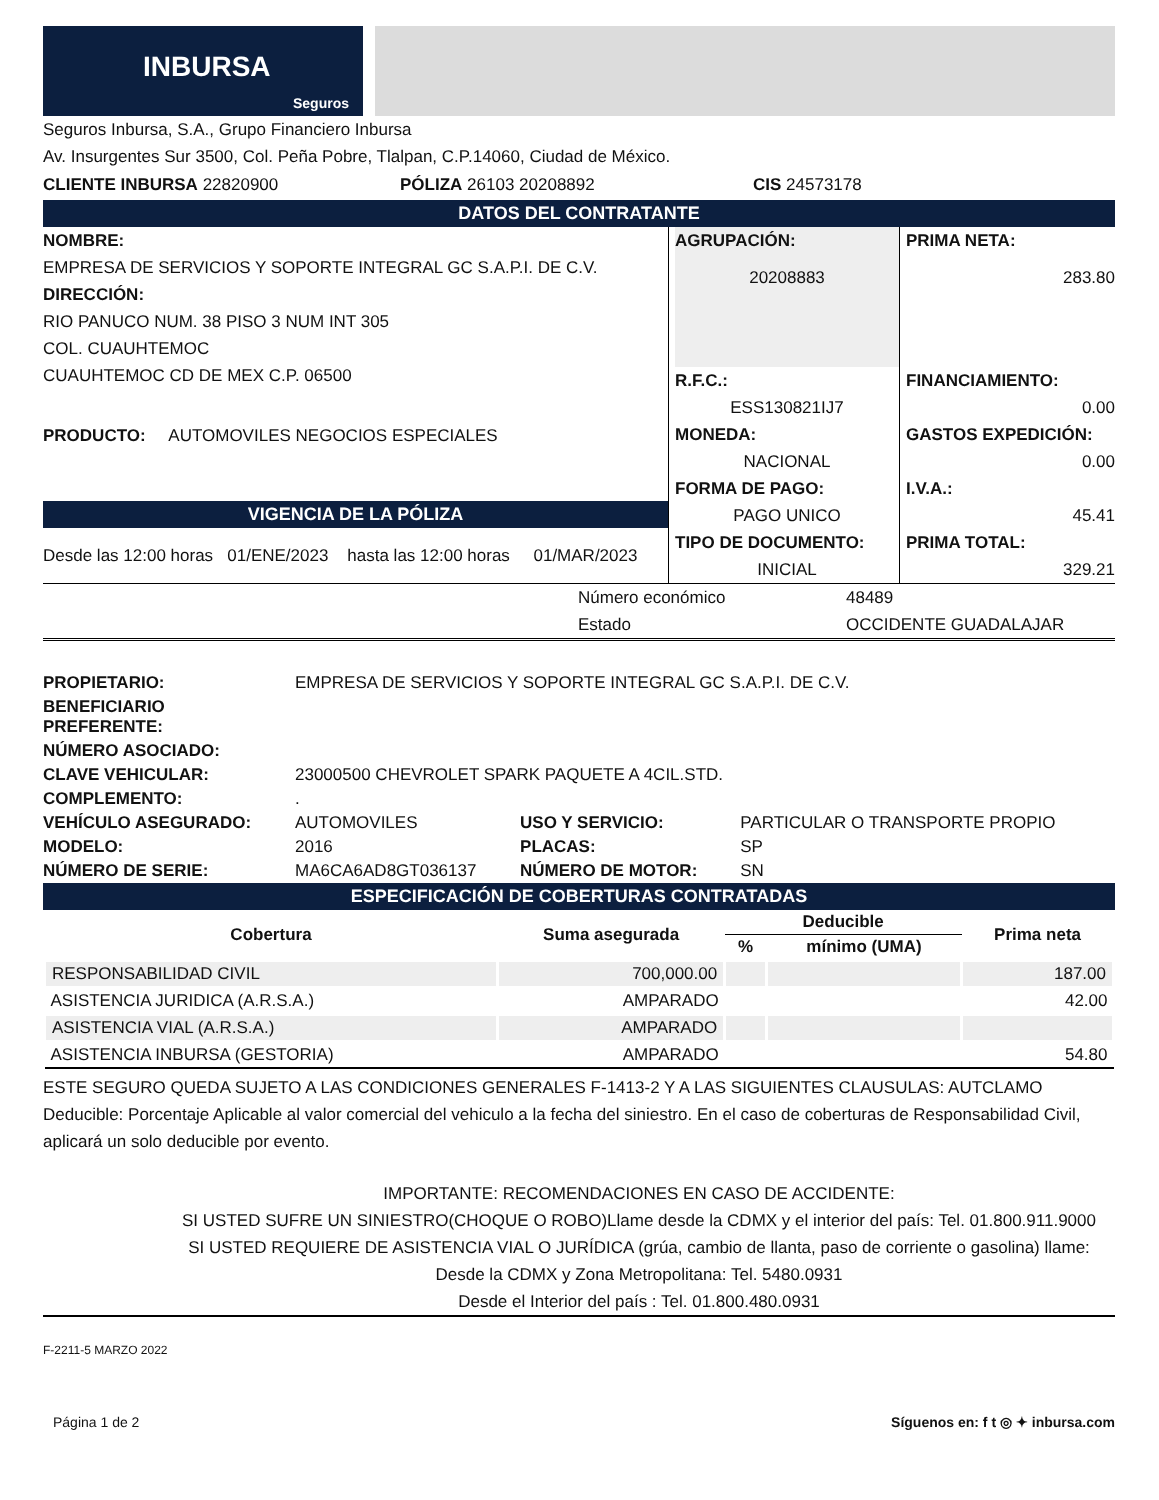INBURSA
Seguros
Seguros Inbursa, S.A., Grupo Financiero Inbursa
Av. Insurgentes Sur 3500, Col. Peña Pobre, Tlalpan, C.P.14060, Ciudad de México.
CLIENTE INBURSA 22820900 PÓLIZA 26103 20208892 CIS 24573178
DATOS DEL CONTRATANTE
NOMBRE:
EMPRESA DE SERVICIOS Y SOPORTE INTEGRAL GC S.A.P.I. DE C.V.
DIRECCIÓN:
RIO PANUCO NUM. 38 PISO 3 NUM INT 305
COL. CUAUHTEMOC
CUAUHTEMOC CD DE MEX C.P. 06500
PRODUCTO: AUTOMOVILES NEGOCIOS ESPECIALES
VIGENCIA DE LA PÓLIZA
Desde las 12:00 horas 01/ENE/2023 hasta las 12:00 horas 01/MAR/2023
AGRUPACIÓN:
20208883
R.F.C.:
ESS130821IJ7
MONEDA:
NACIONAL
FORMA DE PAGO:
PAGO UNICO
TIPO DE DOCUMENTO:
INICIAL
PRIMA NETA:
283.80
FINANCIAMIENTO:
0.00
GASTOS EXPEDICIÓN:
0.00
I.V.A.:
45.41
PRIMA TOTAL:
329.21
Número económico 48489
Estado OCCIDENTE GUADALAJAR
| PROPIETARIO: | EMPRESA DE SERVICIOS Y SOPORTE INTEGRAL GC S.A.P.I. DE C.V. | | |
| BENEFICIARIO PREFERENTE: | | | |
| NÚMERO ASOCIADO: | | | |
| CLAVE VEHICULAR: | 23000500 CHEVROLET SPARK PAQUETE A 4CIL.STD. | | |
| COMPLEMENTO: | . | | |
| VEHÍCULO ASEGURADO: | AUTOMOVILES | USO Y SERVICIO: | PARTICULAR O TRANSPORTE PROPIO |
| MODELO: | 2016 | PLACAS: | SP |
| NÚMERO DE SERIE: | MA6CA6AD8GT036137 | NÚMERO DE MOTOR: | SN |
ESPECIFICACIÓN DE COBERTURAS CONTRATADAS
| Cobertura | Suma asegurada | Deducible | | Prima neta |
| --- | --- | --- | --- | --- |
| | | % | mínimo (UMA) | |
| RESPONSABILIDAD CIVIL | 700,000.00 | | | 187.00 |
| ASISTENCIA JURIDICA (A.R.S.A.) | AMPARADO | | | 42.00 |
| ASISTENCIA VIAL (A.R.S.A.) | AMPARADO | | | |
| ASISTENCIA INBURSA (GESTORIA) | AMPARADO | | | 54.80 |
ESTE SEGURO QUEDA SUJETO A LAS CONDICIONES GENERALES F-1413-2 Y A LAS SIGUIENTES CLAUSULAS: AUTCLAMO
Deducible: Porcentaje Aplicable al valor comercial del vehiculo a la fecha del siniestro. En el caso de coberturas de Responsabilidad Civil, aplicará un solo deducible por evento.
IMPORTANTE: RECOMENDACIONES EN CASO DE ACCIDENTE:
SI USTED SUFRE UN SINIESTRO(CHOQUE O ROBO)Llame desde la CDMX y el interior del país: Tel. 01.800.911.9000
SI USTED REQUIERE DE ASISTENCIA VIAL O JURÍDICA (grúa, cambio de llanta, paso de corriente o gasolina) llame:
Desde la CDMX y Zona Metropolitana: Tel. 5480.0931
Desde el Interior del país : Tel. 01.800.480.0931
F-2211-5 MARZO 2022
Página 1 de 2 Síguenos en: f t ◎ ✦ inbursa.com